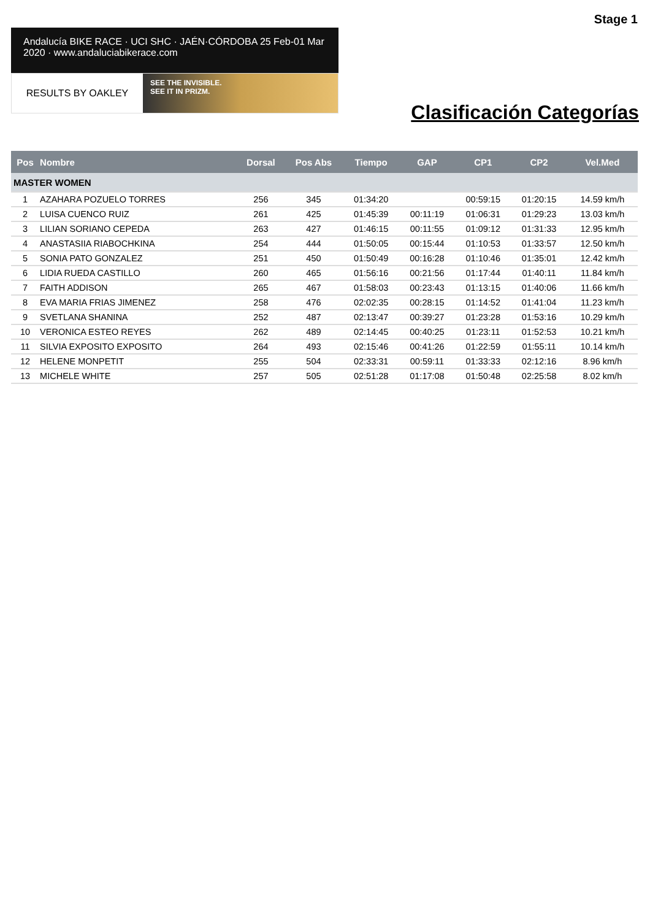Stage 1
Andalucía BIKE RACE · UCI SHC · JAÉN·CÓRDOBA 25 Feb-01 Mar 2020 · www.andaluciabikerace.com
RESULTS BY OAKLEY
SEE THE INVISIBLE.
SEE IT IN PRIZM.
Clasificación Categorías
| Pos | Nombre | Dorsal | Pos Abs | Tiempo | GAP | CP1 | CP2 | Vel.Med |
| --- | --- | --- | --- | --- | --- | --- | --- | --- |
| MASTER WOMEN | | | | | | | | |
| 1 | AZAHARA POZUELO TORRES | 256 | 345 | 01:34:20 | | 00:59:15 | 01:20:15 | 14.59 km/h |
| 2 | LUISA CUENCO RUIZ | 261 | 425 | 01:45:39 | 00:11:19 | 01:06:31 | 01:29:23 | 13.03 km/h |
| 3 | LILIAN SORIANO CEPEDA | 263 | 427 | 01:46:15 | 00:11:55 | 01:09:12 | 01:31:33 | 12.95 km/h |
| 4 | ANASTASIIA RIABOCHKINA | 254 | 444 | 01:50:05 | 00:15:44 | 01:10:53 | 01:33:57 | 12.50 km/h |
| 5 | SONIA PATO GONZALEZ | 251 | 450 | 01:50:49 | 00:16:28 | 01:10:46 | 01:35:01 | 12.42 km/h |
| 6 | LIDIA RUEDA CASTILLO | 260 | 465 | 01:56:16 | 00:21:56 | 01:17:44 | 01:40:11 | 11.84 km/h |
| 7 | FAITH ADDISON | 265 | 467 | 01:58:03 | 00:23:43 | 01:13:15 | 01:40:06 | 11.66 km/h |
| 8 | EVA MARIA FRIAS JIMENEZ | 258 | 476 | 02:02:35 | 00:28:15 | 01:14:52 | 01:41:04 | 11.23 km/h |
| 9 | SVETLANA SHANINA | 252 | 487 | 02:13:47 | 00:39:27 | 01:23:28 | 01:53:16 | 10.29 km/h |
| 10 | VERONICA ESTEO REYES | 262 | 489 | 02:14:45 | 00:40:25 | 01:23:11 | 01:52:53 | 10.21 km/h |
| 11 | SILVIA EXPOSITO EXPOSITO | 264 | 493 | 02:15:46 | 00:41:26 | 01:22:59 | 01:55:11 | 10.14 km/h |
| 12 | HELENE MONPETIT | 255 | 504 | 02:33:31 | 00:59:11 | 01:33:33 | 02:12:16 | 8.96 km/h |
| 13 | MICHELE WHITE | 257 | 505 | 02:51:28 | 01:17:08 | 01:50:48 | 02:25:58 | 8.02 km/h |